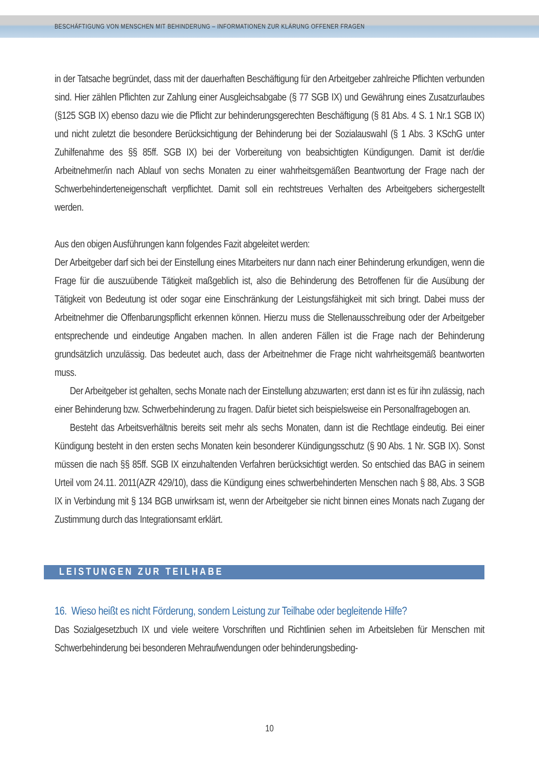BESCHÄFTIGUNG VON MENSCHEN MIT BEHINDERUNG – INFORMATIONEN ZUR KLÄRUNG OFFENER FRAGEN
in der Tatsache begründet, dass mit der dauerhaften Beschäftigung für den Arbeitgeber zahlreiche Pflichten verbunden sind. Hier zählen Pflichten zur Zahlung einer Ausgleichsabgabe (§ 77 SGB IX) und Gewährung eines Zusatzurlaubes (§125 SGB IX) ebenso dazu wie die Pflicht zur behinderungsgerechten Beschäftigung (§ 81 Abs. 4 S. 1 Nr.1 SGB IX) und nicht zuletzt die besondere Berücksichtigung der Behinderung bei der Sozialauswahl (§ 1 Abs. 3 KSchG unter Zuhilfenahme des §§ 85ff. SGB IX) bei der Vorbereitung von beabsichtigten Kündigungen. Damit ist der/die Arbeitnehmer/in nach Ablauf von sechs Monaten zu einer wahrheitsgemäßen Beantwortung der Frage nach der Schwerbehinderteneigenschaft verpflichtet. Damit soll ein rechtstreues Verhalten des Arbeitgebers sichergestellt werden.
Aus den obigen Ausführungen kann folgendes Fazit abgeleitet werden:
Der Arbeitgeber darf sich bei der Einstellung eines Mitarbeiters nur dann nach einer Behinderung erkundigen, wenn die Frage für die auszuübende Tätigkeit maßgeblich ist, also die Behinderung des Betroffenen für die Ausübung der Tätigkeit von Bedeutung ist oder sogar eine Einschränkung der Leistungsfähigkeit mit sich bringt. Dabei muss der Arbeitnehmer die Offenbarungspflicht erkennen können. Hierzu muss die Stellenausschreibung oder der Arbeitgeber entsprechende und eindeutige Angaben machen. In allen anderen Fällen ist die Frage nach der Behinderung grundsätzlich unzulässig. Das bedeutet auch, dass der Arbeitnehmer die Frage nicht wahrheitsgemäß beantworten muss.
Der Arbeitgeber ist gehalten, sechs Monate nach der Einstellung abzuwarten; erst dann ist es für ihn zulässig, nach einer Behinderung bzw. Schwerbehinderung zu fragen. Dafür bietet sich beispielsweise ein Personalfragebogen an.
Besteht das Arbeitsverhältnis bereits seit mehr als sechs Monaten, dann ist die Rechtlage eindeutig. Bei einer Kündigung besteht in den ersten sechs Monaten kein besonderer Kündigungsschutz (§ 90 Abs. 1 Nr. SGB IX). Sonst müssen die nach §§ 85ff. SGB IX einzuhaltenden Verfahren berücksichtigt werden. So entschied das BAG in seinem Urteil vom 24.11. 2011(AZR 429/10), dass die Kündigung eines schwerbehinderten Menschen nach § 88, Abs. 3 SGB IX in Verbindung mit § 134 BGB unwirksam ist, wenn der Arbeitgeber sie nicht binnen eines Monats nach Zugang der Zustimmung durch das Integrationsamt erklärt.
LEISTUNGEN ZUR TEILHABE
16. Wieso heißt es nicht Förderung, sondern Leistung zur Teilhabe oder begleitende Hilfe?
Das Sozialgesetzbuch IX und viele weitere Vorschriften und Richtlinien sehen im Arbeitsleben für Menschen mit Schwerbehinderung bei besonderen Mehraufwendungen oder behinderungsbeding-
10